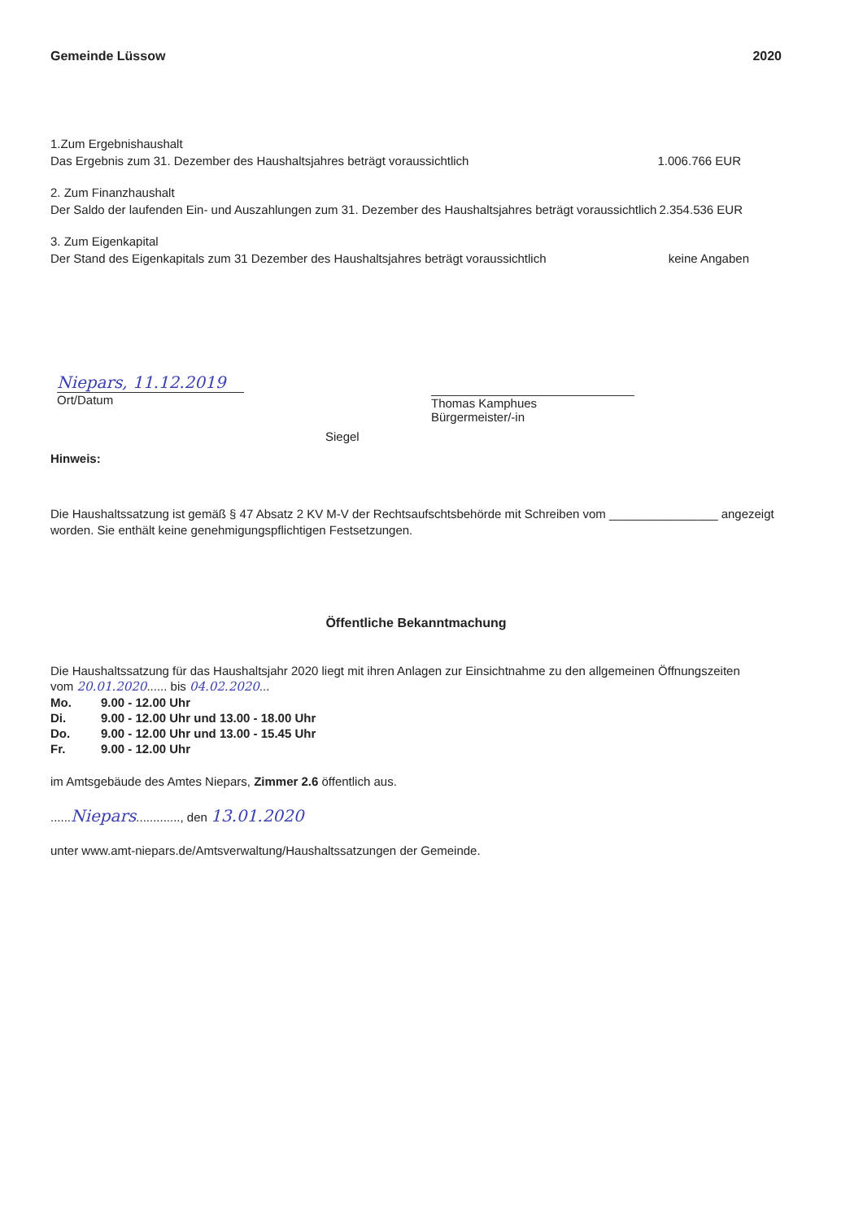Gemeinde Lüssow 2020
1.Zum Ergebnishaushalt
Das Ergebnis zum 31. Dezember des Haushaltsjahres beträgt voraussichtlich 1.006.766 EUR
2. Zum Finanzhaushalt
Der Saldo der laufenden Ein- und Auszahlungen zum 31. Dezember des Haushaltsjahres beträgt voraussichtlich 2.354.536 EUR
3. Zum Eigenkapital
Der Stand des Eigenkapitals zum 31 Dezember des Haushaltsjahres beträgt voraussichtlich keine Angaben
Niepars, 11.12.2019
Ort/Datum
Siegel
Thomas Kamphues
Bürgermeister/-in
Hinweis:
Die Haushaltssatzung ist gemäß § 47 Absatz 2 KV M-V der Rechtsaufschtsbehörde mit Schreiben vom ________________ angezeigt worden. Sie enthält keine genehmigungspflichtigen Festsetzungen.
Öffentliche Bekanntmachung
Die Haushaltssatzung für das Haushaltsjahr 2020 liegt mit ihren Anlagen zur Einsichtnahme zu den allgemeinen Öffnungszeiten
vom 20.01.2020...... bis 04.02.2020...
| Mo. | 9.00 - 12.00 Uhr |
| Di. | 9.00 - 12.00 Uhr und 13.00 - 18.00 Uhr |
| Do. | 9.00 - 12.00 Uhr und 13.00 - 15.45 Uhr |
| Fr. | 9.00 - 12.00 Uhr |
im Amtsgebäude des Amtes Niepars, Zimmer 2.6 öffentlich aus.
......Niepars............., den 13.01.2020
unter www.amt-niepars.de/Amtsverwaltung/Haushaltssatzungen der Gemeinde.